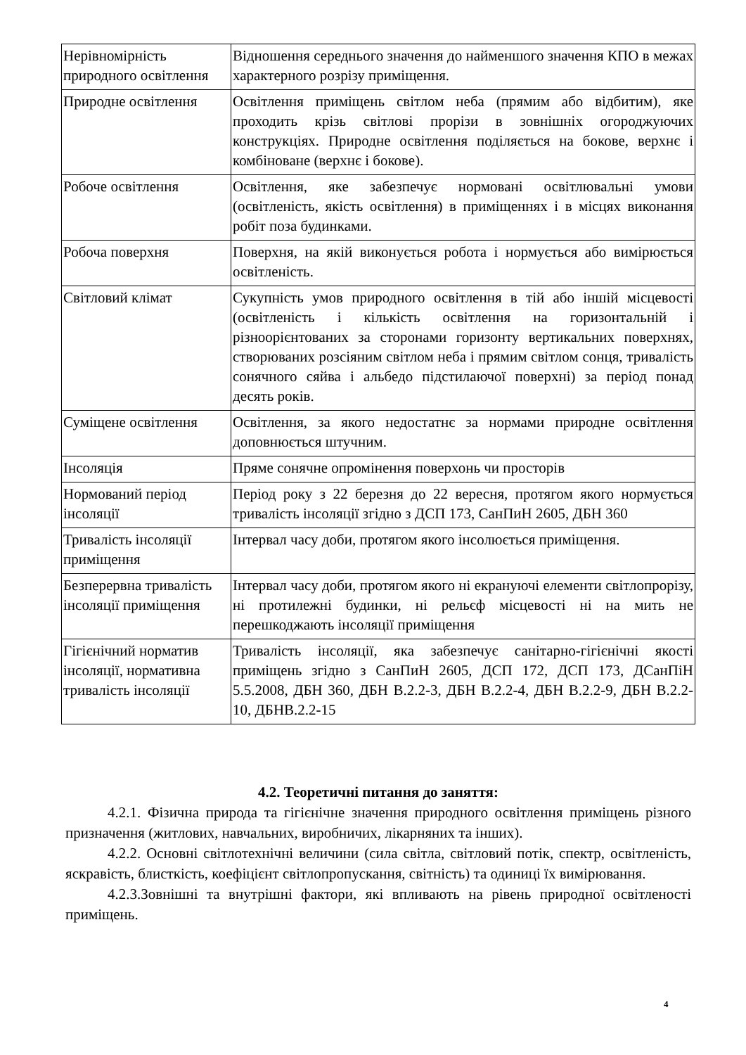| Нерівномірність природного освітлення | Відношення середнього значення до найменшого значення КПО в межах характерного розрізу приміщення. |
| Природне освітлення | Освітлення приміщень світлом неба (прямим або відбитим), яке проходить крізь світлові прорізи в зовнішніх огороджуючих конструкціях. Природне освітлення поділяється на бокове, верхнє і комбіноване (верхнє і бокове). |
| Робоче освітлення | Освітлення, яке забезпечує нормовані освітлювальні умови (освітленість, якість освітлення) в приміщеннях і в місцях виконання робіт поза будинками. |
| Робоча поверхня | Поверхня, на якій виконується робота і нормується або вимірюється освітленість. |
| Світловий клімат | Сукупність умов природного освітлення в тій або іншій місцевості (освітленість і кількість освітлення на горизонтальній і різноорієнтованих за сторонами горизонту вертикальних поверхнях, створюваних розсіяним світлом неба і прямим світлом сонця, тривалість сонячного сяйва і альбедо підстилаючої поверхні) за період понад десять років. |
| Суміщене освітлення | Освітлення, за якого недостатнє за нормами природне освітлення доповнюється штучним. |
| Інсоляція | Пряме сонячне опромінення поверхонь чи просторів |
| Нормований період інсоляції | Період року з 22 березня до 22 вересня, протягом якого нормується тривалість інсоляції згідно з ДСП 173, СанПиН 2605, ДБН 360 |
| Тривалість інсоляції приміщення | Інтервал часу доби, протягом якого інсолюється приміщення. |
| Безперервна тривалість інсоляції приміщення | Інтервал часу доби, протягом якого ні екрануючі елементи світлопрорізу, ні протилежні будинки, ні рельєф місцевості ні на мить не перешкоджають інсоляції приміщення |
| Гігієнічний норматив інсоляції, нормативна тривалість інсоляції | Тривалість інсоляції, яка забезпечує санітарно-гігієнічні якості приміщень згідно з СанПиН 2605, ДСП 172, ДСП 173, ДСанПіН 5.5.2008, ДБН 360, ДБН В.2.2-3, ДБН В.2.2-4, ДБН В.2.2-9, ДБН В.2.2-10, ДБНВ.2.2-15 |
4.2. Теоретичні питання до заняття:
4.2.1. Фізична природа та гігієнічне значення природного освітлення приміщень різного призначення (житлових, навчальних, виробничих, лікарняних та інших).
4.2.2. Основні світлотехнічні величини (сила світла, світловий потік, спектр, освітленість, яскравість, блисткість, коефіцієнт світлопропускання, світність) та одиниці їх вимірювання.
4.2.3.Зовнішні та внутрішні фактори, які впливають на рівень природної освітленості приміщень.
4